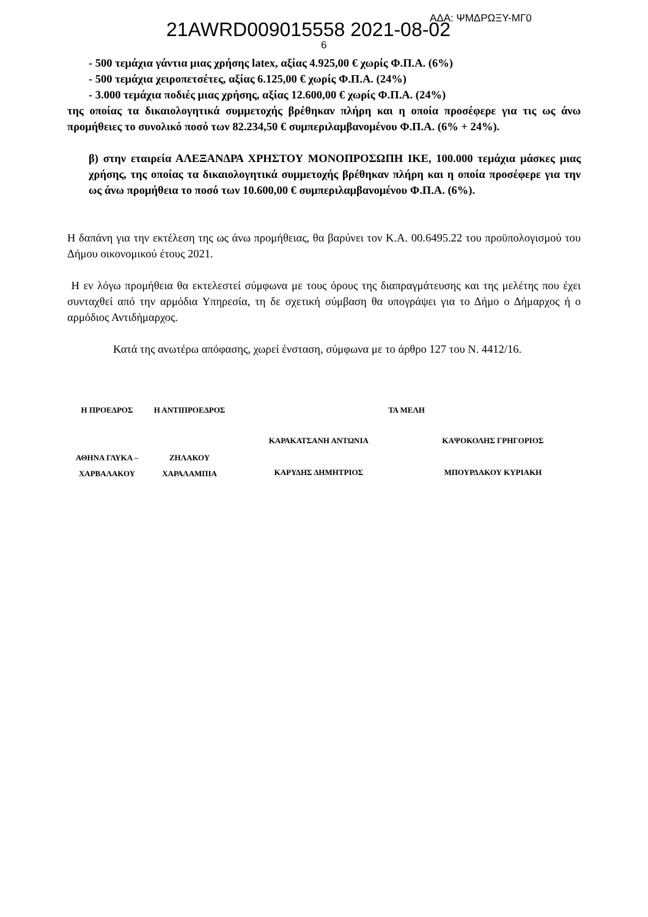21AWRD009015558 2021-08-02 ΑΔΑ: ΨΜΔΡΩΞΥ-ΜΓ0
6
- 500 τεμάχια γάντια μιας χρήσης latex, αξίας 4.925,00 € χωρίς Φ.Π.Α. (6%)
- 500 τεμάχια χειροπετσέτες, αξίας 6.125,00 € χωρίς Φ.Π.Α. (24%)
- 3.000 τεμάχια ποδιές μιας χρήσης, αξίας 12.600,00 € χωρίς Φ.Π.Α. (24%)
της οποίας τα δικαιολογητικά συμμετοχής βρέθηκαν πλήρη και η οποία προσέφερε για τις ως άνω προμήθειες το συνολικό ποσό των 82.234,50 € συμπεριλαμβανομένου Φ.Π.Α. (6% + 24%).
β) στην εταιρεία ΑΛΕΞΑΝΔΡΑ ΧΡΗΣΤΟΥ ΜΟΝΟΠΡΟΣΩΠΗ ΙΚΕ, 100.000 τεμάχια μάσκες μιας χρήσης, της οποίας τα δικαιολογητικά συμμετοχής βρέθηκαν πλήρη και η οποία προσέφερε για την ως άνω προμήθεια το ποσό των 10.600,00 € συμπεριλαμβανομένου Φ.Π.Α. (6%).
Η δαπάνη για την εκτέλεση της ως άνω προμήθειας, θα βαρύνει τον Κ.Α. 00.6495.22 του προϋπολογισμού του Δήμου οικονομικού έτους 2021.
Η εν λόγω προμήθεια θα εκτελεστεί σύμφωνα με τους όρους της διαπραγμάτευσης και της μελέτης που έχει συνταχθεί από την αρμόδια Υπηρεσία, τη δε σχετική σύμβαση θα υπογράψει για το Δήμο ο Δήμαρχος ή ο αρμόδιος Αντιδήμαρχος.
Κατά της ανωτέρω απόφασης, χωρεί ένσταση, σύμφωνα με το άρθρο 127 του Ν. 4412/16.
| Η ΠΡΟΕΔΡΟΣ | Η ΑΝΤΙΠΡΟΕΔΡΟΣ | ΤΑ ΜΕΛΗ | |
| ΑΘΗΝΑ ΓΛΥΚΑ – ΧΑΡΒΑΛΑΚΟΥ | ΖΗΛΑΚΟΥ ΧΑΡΑΛΑΜΠΙΑ | ΚΑΡΑΚΑΤΣΑΝΗ ΑΝΤΩΝΙΑ ΚΑΡΥΔΗΣ ΔΗΜΗΤΡΙΟΣ | ΚΑΨΟΚΟΛΗΣ ΓΡΗΓΟΡΙΟΣ ΜΠΟΥΡΔΑΚΟΥ ΚΥΡΙΑΚΗ |